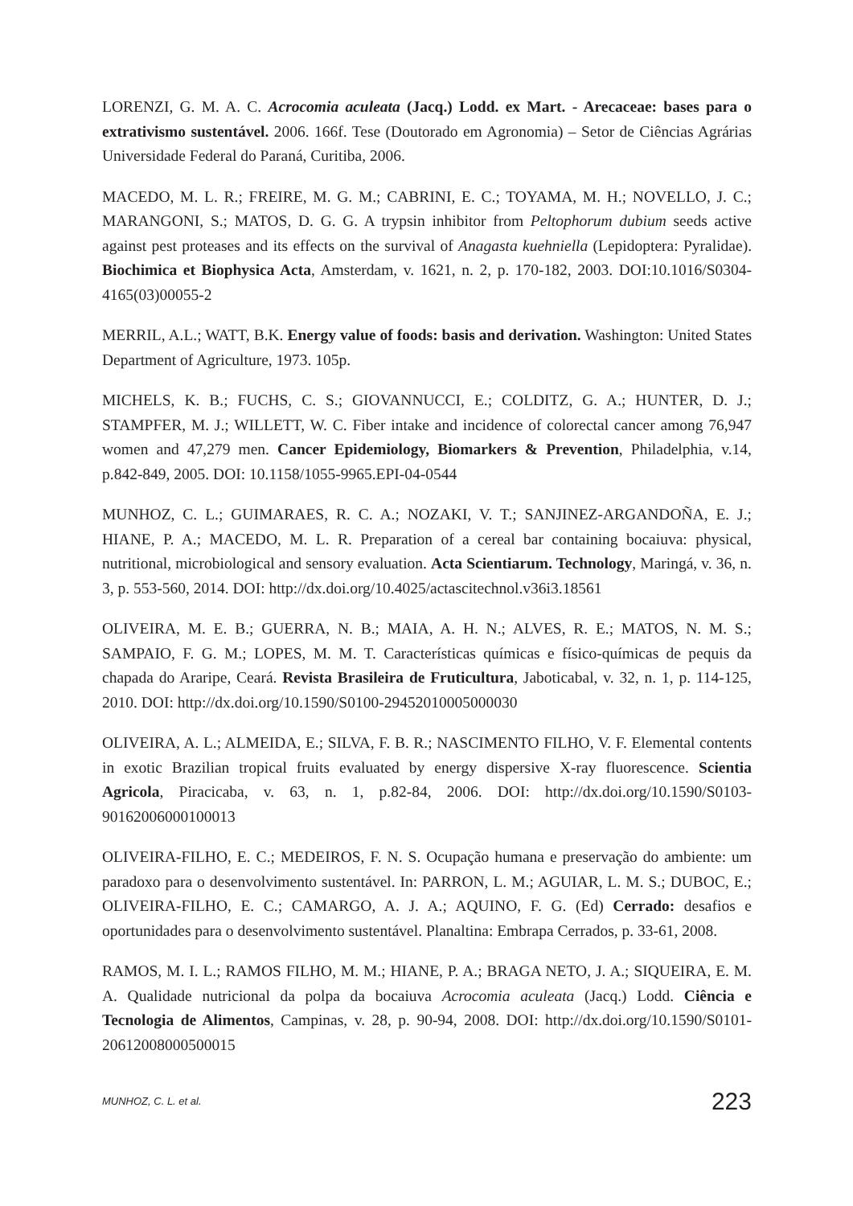LORENZI, G. M. A. C. Acrocomia aculeata (Jacq.) Lodd. ex Mart. - Arecaceae: bases para o extrativismo sustentável. 2006. 166f. Tese (Doutorado em Agronomia) – Setor de Ciências Agrárias Universidade Federal do Paraná, Curitiba, 2006.
MACEDO, M. L. R.; FREIRE, M. G. M.; CABRINI, E. C.; TOYAMA, M. H.; NOVELLO, J. C.; MARANGONI, S.; MATOS, D. G. G. A trypsin inhibitor from Peltophorum dubium seeds active against pest proteases and its effects on the survival of Anagasta kuehniella (Lepidoptera: Pyralidae). Biochimica et Biophysica Acta, Amsterdam, v. 1621, n. 2, p. 170-182, 2003. DOI:10.1016/S0304-4165(03)00055-2
MERRIL, A.L.; WATT, B.K. Energy value of foods: basis and derivation. Washington: United States Department of Agriculture, 1973. 105p.
MICHELS, K. B.; FUCHS, C. S.; GIOVANNUCCI, E.; COLDITZ, G. A.; HUNTER, D. J.; STAMPFER, M. J.; WILLETT, W. C. Fiber intake and incidence of colorectal cancer among 76,947 women and 47,279 men. Cancer Epidemiology, Biomarkers & Prevention, Philadelphia, v.14, p.842-849, 2005. DOI: 10.1158/1055-9965.EPI-04-0544
MUNHOZ, C. L.; GUIMARAES, R. C. A.; NOZAKI, V. T.; SANJINEZ-ARGANDOÑA, E. J.; HIANE, P. A.; MACEDO, M. L. R. Preparation of a cereal bar containing bocaiuva: physical, nutritional, microbiological and sensory evaluation. Acta Scientiarum. Technology, Maringá, v. 36, n. 3, p. 553-560, 2014. DOI: http://dx.doi.org/10.4025/actascitechnol.v36i3.18561
OLIVEIRA, M. E. B.; GUERRA, N. B.; MAIA, A. H. N.; ALVES, R. E.; MATOS, N. M. S.; SAMPAIO, F. G. M.; LOPES, M. M. T. Características químicas e físico-químicas de pequis da chapada do Araripe, Ceará. Revista Brasileira de Fruticultura, Jaboticabal, v. 32, n. 1, p. 114-125, 2010. DOI: http://dx.doi.org/10.1590/S0100-29452010005000030
OLIVEIRA, A. L.; ALMEIDA, E.; SILVA, F. B. R.; NASCIMENTO FILHO, V. F. Elemental contents in exotic Brazilian tropical fruits evaluated by energy dispersive X-ray fluorescence. Scientia Agricola, Piracicaba, v. 63, n. 1, p.82-84, 2006. DOI: http://dx.doi.org/10.1590/S0103-90162006000100013
OLIVEIRA-FILHO, E. C.; MEDEIROS, F. N. S. Ocupação humana e preservação do ambiente: um paradoxo para o desenvolvimento sustentável. In: PARRON, L. M.; AGUIAR, L. M. S.; DUBOC, E.; OLIVEIRA-FILHO, E. C.; CAMARGO, A. J. A.; AQUINO, F. G. (Ed) Cerrado: desafios e oportunidades para o desenvolvimento sustentável. Planaltina: Embrapa Cerrados, p. 33-61, 2008.
RAMOS, M. I. L.; RAMOS FILHO, M. M.; HIANE, P. A.; BRAGA NETO, J. A.; SIQUEIRA, E. M. A. Qualidade nutricional da polpa da bocaiuva Acrocomia aculeata (Jacq.) Lodd. Ciência e Tecnologia de Alimentos, Campinas, v. 28, p. 90-94, 2008. DOI: http://dx.doi.org/10.1590/S0101-20612008000500015
MUNHOZ, C. L. et al. 223